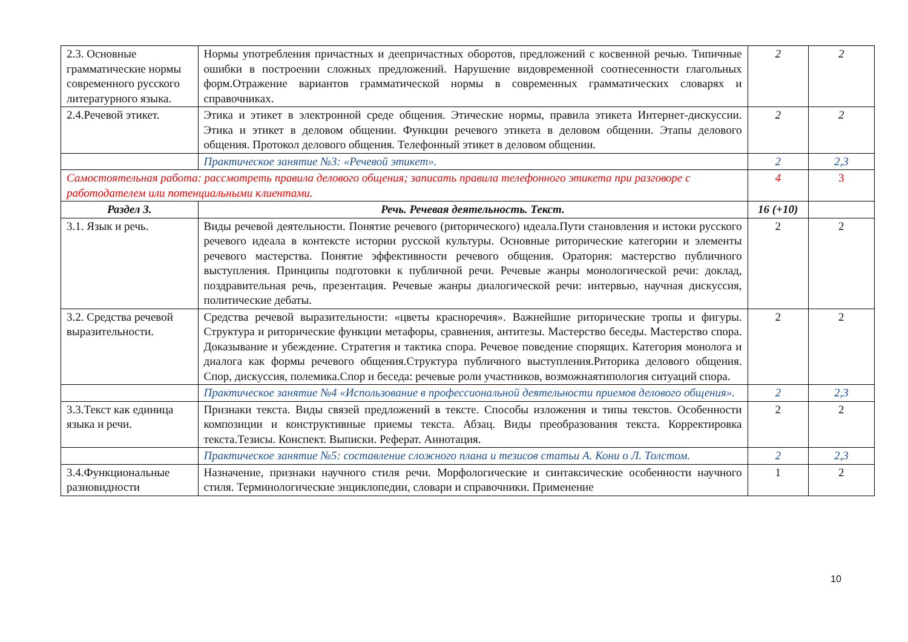| 2.3. Основные грамматические нормы современного русского литературного языка. | Нормы употребления причастных и деепричастных оборотов, предложений с косвенной речью. Типичные ошибки в построении сложных предложений. Нарушение видовременной соотнесенности глагольных форм.Отражение вариантов грамматической нормы в современных грамматических словарях и справочниках. | 2 | 2 |
| 2.4.Речевой этикет. | Этика и этикет в электронной среде общения. Этические нормы, правила этикета Интернет-дискуссии. Этика и этикет в деловом общении. Функции речевого этикета в деловом общении. Этапы делового общения. Протокол делового общения. Телефонный этикет в деловом общении. | 2 | 2 |
| | Практическое занятие №3: «Речевой этикет». | 2 | 2,3 |
| Самостоятельная работа: рассмотреть правила делового общения; записать правила телефонного этикета при разговоре с работодателем или потенциальными клиентами. | | 4 | 3 |
| Раздел 3. | Речь. Речевая деятельность. Текст. | 16 (+10) | |
| 3.1. Язык и речь. | Виды речевой деятельности. Понятие речевого (риторического) идеала.Пути становления и истоки русского речевого идеала в контексте истории русской культуры. Основные риторические категории и элементы речевого мастерства. Понятие эффективности речевого общения. Оратория: мастерство публичного выступления. Принципы подготовки к публичной речи. Речевые жанры монологической речи: доклад, поздравительная речь, презентация. Речевые жанры диалогической речи: интервью, научная дискуссия, политические дебаты. | 2 | 2 |
| 3.2. Средства речевой выразительности. | Средства речевой выразительности: «цветы красноречия». Важнейшие риторические тропы и фигуры. Структура и риторические функции метафоры, сравнения, антитезы. Мастерство беседы. Мастерство спора. Доказывание и убеждение. Стратегия и тактика спора. Речевое поведение спорящих. Категория монолога и диалога как формы речевого общения.Структура публичного выступления.Риторика делового общения. Спор, дискуссия, полемика.Спор и беседа: речевые роли участников, возможнаятипология ситуаций спора. | 2 | 2 |
| | Практическое занятие №4 «Использование в профессиональной деятельности приемов делового общения». | 2 | 2,3 |
| 3.3.Текст как единица языка и речи. | Признаки текста. Виды связей предложений в тексте. Способы изложения и типы текстов. Особенности композиции и конструктивные приемы текста. Абзац. Виды преобразования текста. Корректировка текста.Тезисы. Конспект. Выписки. Реферат. Аннотация. | 2 | 2 |
| | Практическое занятие №5: составление сложного плана и тезисов статьи А. Кони о Л. Толстом. | 2 | 2,3 |
| 3.4.Функциональные разновидности | Назначение, признаки научного стиля речи. Морфологические и синтаксические особенности научного стиля. Терминологические энциклопедии, словари и справочники. Применение | 1 | 2 |
10